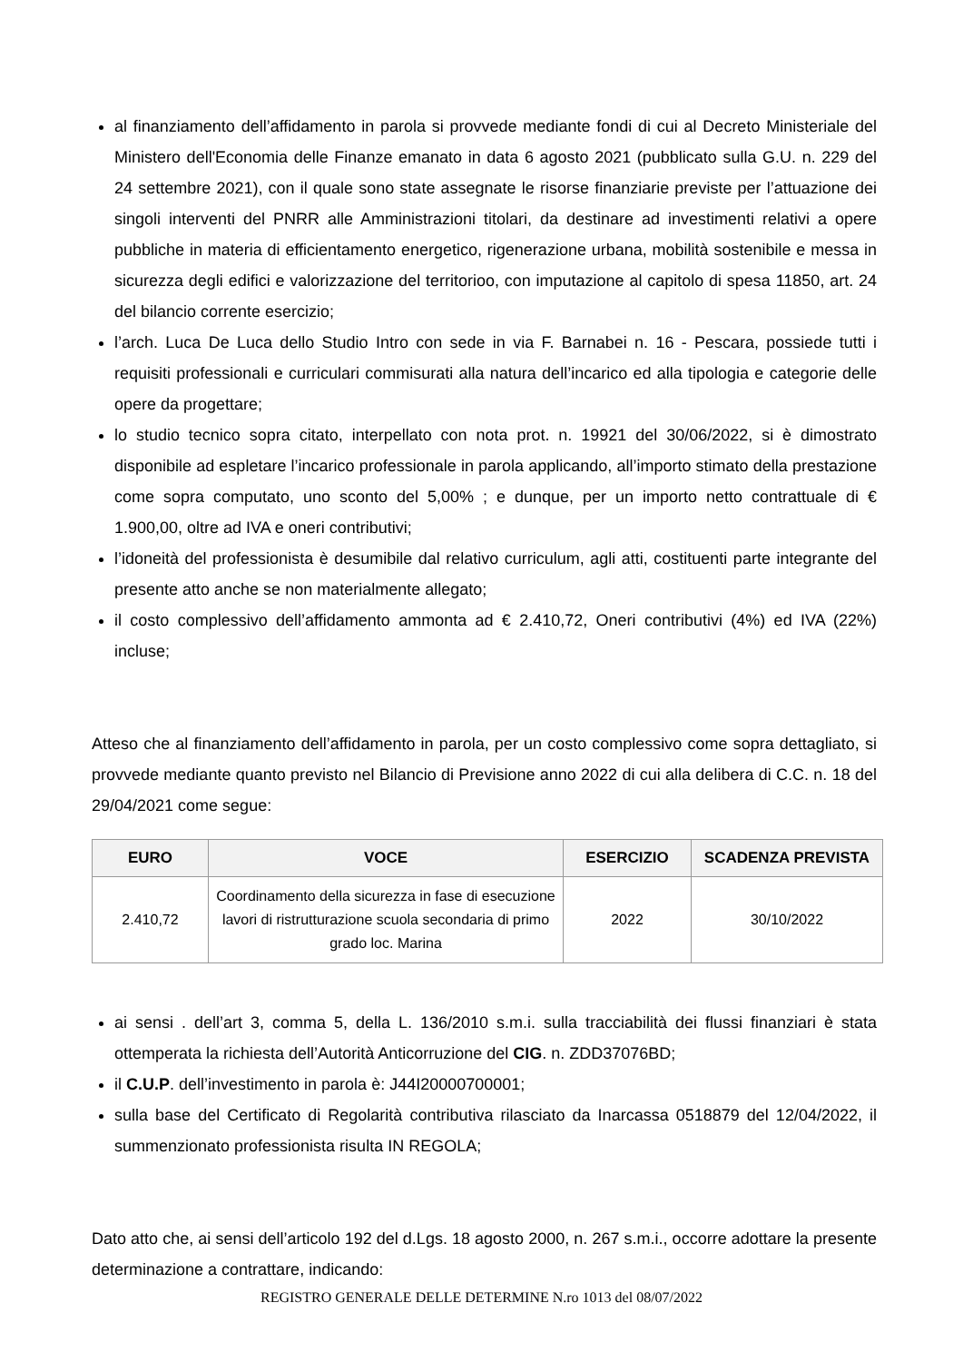al finanziamento dell’affidamento in parola si provvede mediante fondi di cui al Decreto Ministeriale del Ministero dell'Economia delle Finanze emanato in data 6 agosto 2021 (pubblicato sulla G.U. n. 229 del 24 settembre 2021), con il quale sono state assegnate le risorse finanziarie previste per l’attuazione dei singoli interventi del PNRR alle Amministrazioni titolari, da destinare ad investimenti relativi a opere pubbliche in materia di efficientamento energetico, rigenerazione urbana, mobilità sostenibile e messa in sicurezza degli edifici e valorizzazione del territorioo, con imputazione al capitolo di spesa 11850, art. 24 del bilancio corrente esercizio;
l’arch. Luca De Luca dello Studio Intro con sede in via F. Barnabei n. 16 - Pescara, possiede tutti i requisiti professionali e curriculari commisurati alla natura dell’incarico ed alla tipologia e categorie delle opere da progettare;
lo studio tecnico sopra citato, interpellato con nota prot. n. 19921 del 30/06/2022, si è dimostrato disponibile ad espletare l’incarico professionale in parola applicando, all’importo stimato della prestazione come sopra computato, uno sconto del 5,00% ; e dunque, per un importo netto contrattuale di € 1.900,00, oltre ad IVA e oneri contributivi;
l’idoneità del professionista è desumibile dal relativo curriculum, agli atti, costituenti parte integrante del presente atto anche se non materialmente allegato;
il costo complessivo dell’affidamento ammonta ad € 2.410,72, Oneri contributivi (4%) ed IVA (22%) incluse;
Atteso che al finanziamento dell’affidamento in parola, per un costo complessivo come sopra dettagliato, si provvede mediante quanto previsto nel Bilancio di Previsione anno 2022 di cui alla delibera di C.C. n. 18 del 29/04/2021 come segue:
| EURO | VOCE | ESERCIZIO | SCADENZA PREVISTA |
| --- | --- | --- | --- |
| 2.410,72 | Coordinamento della sicurezza in fase di esecuzione lavori di ristrutturazione scuola secondaria di primo grado loc. Marina | 2022 | 30/10/2022 |
ai sensi . dell’art 3, comma 5, della L. 136/2010 s.m.i. sulla tracciabilità dei flussi finanziari è stata ottemperata la richiesta dell’Autorità Anticorruzione del CIG. n. ZDD37076BD;
il C.U.P. dell’investimento in parola è: J44I20000700001;
sulla base del Certificato di Regolarità contributiva rilasciato da Inarcassa 0518879 del 12/04/2022, il summenzionato professionista risulta IN REGOLA;
Dato atto che, ai sensi dell’articolo 192 del d.Lgs. 18 agosto 2000, n. 267 s.m.i., occorre adottare la presente determinazione a contrattare, indicando:
REGISTRO GENERALE DELLE DETERMINE N.ro 1013 del 08/07/2022